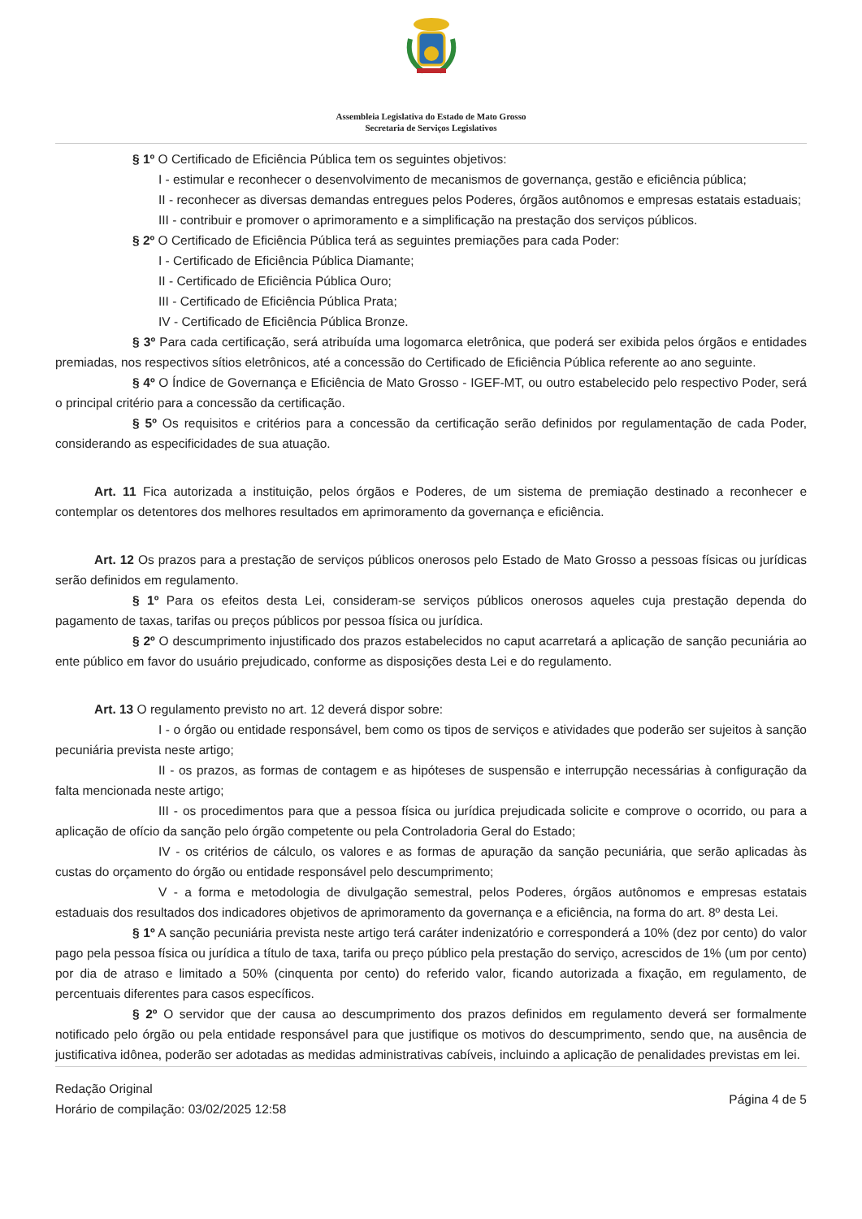Assembleia Legislativa do Estado de Mato Grosso
Secretaria de Serviços Legislativos
§ 1º O Certificado de Eficiência Pública tem os seguintes objetivos:
I - estimular e reconhecer o desenvolvimento de mecanismos de governança, gestão e eficiência pública;
II - reconhecer as diversas demandas entregues pelos Poderes, órgãos autônomos e empresas estatais estaduais;
III - contribuir e promover o aprimoramento e a simplificação na prestação dos serviços públicos.
§ 2º O Certificado de Eficiência Pública terá as seguintes premiações para cada Poder:
I - Certificado de Eficiência Pública Diamante;
II - Certificado de Eficiência Pública Ouro;
III - Certificado de Eficiência Pública Prata;
IV - Certificado de Eficiência Pública Bronze.
§ 3º Para cada certificação, será atribuída uma logomarca eletrônica, que poderá ser exibida pelos órgãos e entidades premiadas, nos respectivos sítios eletrônicos, até a concessão do Certificado de Eficiência Pública referente ao ano seguinte.
§ 4º O Índice de Governança e Eficiência de Mato Grosso - IGEF-MT, ou outro estabelecido pelo respectivo Poder, será o principal critério para a concessão da certificação.
§ 5º Os requisitos e critérios para a concessão da certificação serão definidos por regulamentação de cada Poder, considerando as especificidades de sua atuação.
Art. 11 Fica autorizada a instituição, pelos órgãos e Poderes, de um sistema de premiação destinado a reconhecer e contemplar os detentores dos melhores resultados em aprimoramento da governança e eficiência.
Art. 12 Os prazos para a prestação de serviços públicos onerosos pelo Estado de Mato Grosso a pessoas físicas ou jurídicas serão definidos em regulamento.
§ 1º Para os efeitos desta Lei, consideram-se serviços públicos onerosos aqueles cuja prestação dependa do pagamento de taxas, tarifas ou preços públicos por pessoa física ou jurídica.
§ 2º O descumprimento injustificado dos prazos estabelecidos no caput acarretará a aplicação de sanção pecuniária ao ente público em favor do usuário prejudicado, conforme as disposições desta Lei e do regulamento.
Art. 13 O regulamento previsto no art. 12 deverá dispor sobre:
I - o órgão ou entidade responsável, bem como os tipos de serviços e atividades que poderão ser sujeitos à sanção pecuniária prevista neste artigo;
II - os prazos, as formas de contagem e as hipóteses de suspensão e interrupção necessárias à configuração da falta mencionada neste artigo;
III - os procedimentos para que a pessoa física ou jurídica prejudicada solicite e comprove o ocorrido, ou para a aplicação de ofício da sanção pelo órgão competente ou pela Controladoria Geral do Estado;
IV - os critérios de cálculo, os valores e as formas de apuração da sanção pecuniária, que serão aplicadas às custas do orçamento do órgão ou entidade responsável pelo descumprimento;
V - a forma e metodologia de divulgação semestral, pelos Poderes, órgãos autônomos e empresas estatais estaduais dos resultados dos indicadores objetivos de aprimoramento da governança e a eficiência, na forma do art. 8º desta Lei.
§ 1º A sanção pecuniária prevista neste artigo terá caráter indenizatório e corresponderá a 10% (dez por cento) do valor pago pela pessoa física ou jurídica a título de taxa, tarifa ou preço público pela prestação do serviço, acrescidos de 1% (um por cento) por dia de atraso e limitado a 50% (cinquenta por cento) do referido valor, ficando autorizada a fixação, em regulamento, de percentuais diferentes para casos específicos.
§ 2º O servidor que der causa ao descumprimento dos prazos definidos em regulamento deverá ser formalmente notificado pelo órgão ou pela entidade responsável para que justifique os motivos do descumprimento, sendo que, na ausência de justificativa idônea, poderão ser adotadas as medidas administrativas cabíveis, incluindo a aplicação de penalidades previstas em lei.
Redação Original
Horário de compilação: 03/02/2025 12:58
Página 4 de 5